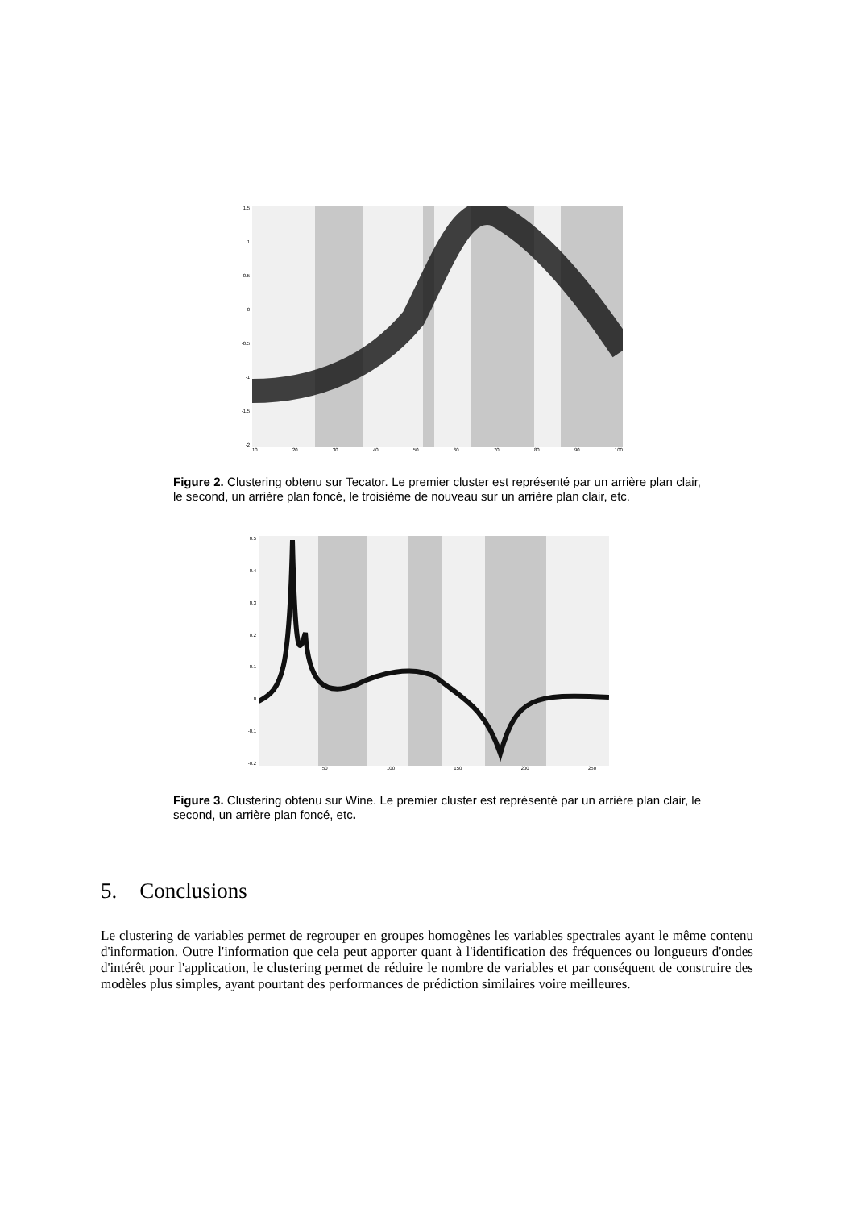1.5
1
0.5
0
-0.5
-1
-1.5
-2
10 20 30 40 50 60 70 80 90 100
Figure 2. Clustering obtenu sur Tecator. Le premier cluster est représenté par un arrière plan clair, le second, un arrière plan foncé, le troisième de nouveau sur un arrière plan clair, etc.
0.5
0.4
0.3
0.2
0.1
0
-0.1
-0.2
50 100 150 200 250
Figure 3. Clustering obtenu sur Wine. Le premier cluster est représenté par un arrière plan clair, le second, un arrière plan foncé, etc.
5. Conclusions
Le clustering de variables permet de regrouper en groupes homogènes les variables spectrales ayant le même contenu d'information. Outre l'information que cela peut apporter quant à l'identification des fréquences ou longueurs d'ondes d'intérêt pour l'application, le clustering permet de réduire le nombre de variables et par conséquent de construire des modèles plus simples, ayant pourtant des performances de prédiction similaires voire meilleures.